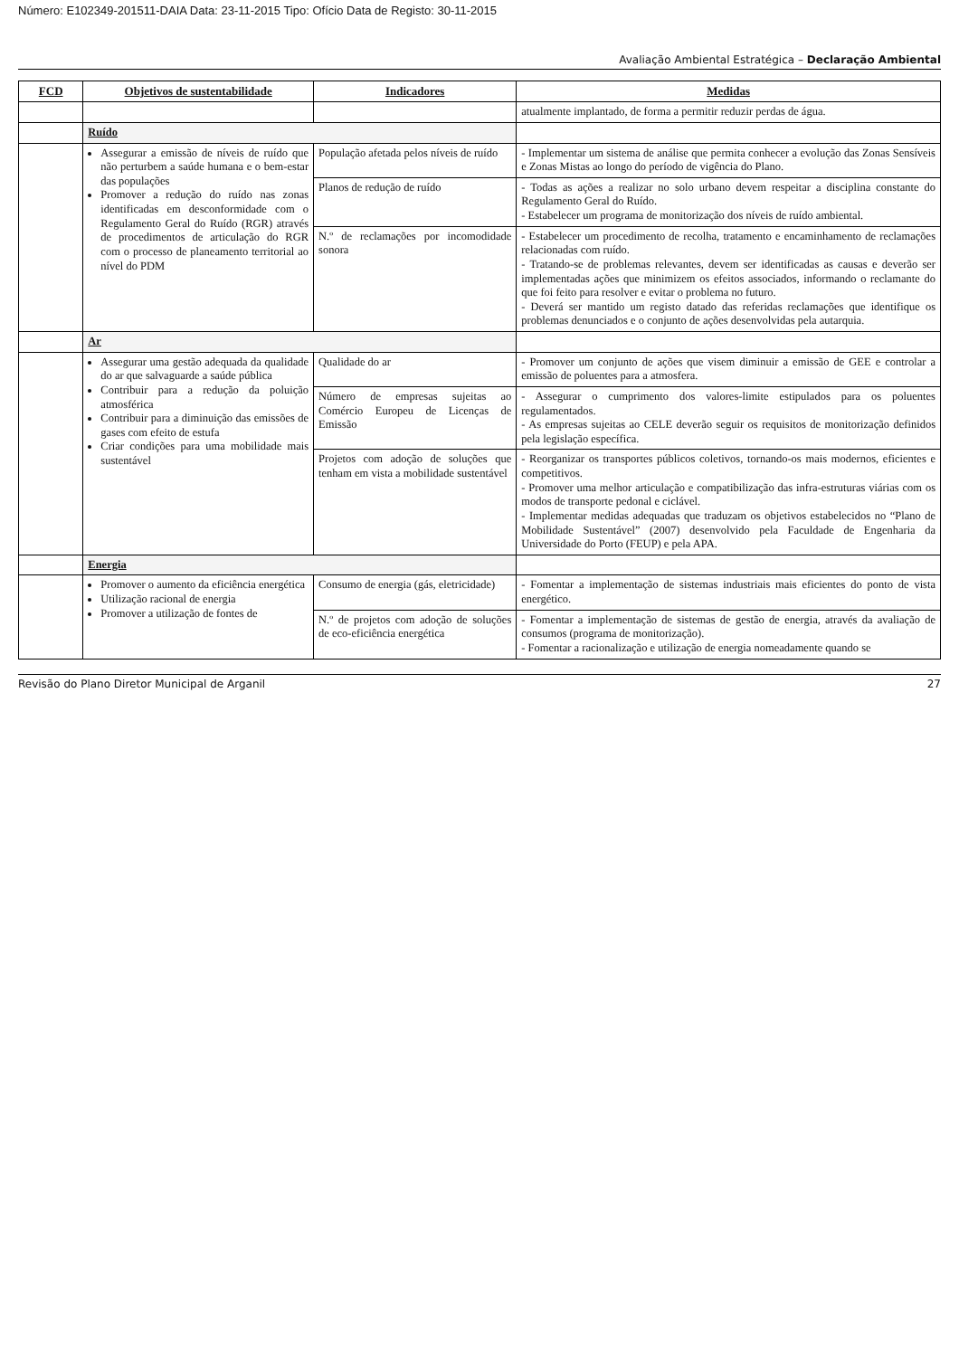Número: E102349-201511-DAIA Data: 23-11-2015 Tipo: Ofício Data de Registo: 30-11-2015
Avaliação Ambiental Estratégica – Declaração Ambiental
| FCD | Objetivos de sustentabilidade | Indicadores | Medidas |
| --- | --- | --- | --- |
| | | | atualmente implantado, de forma a permitir reduzir perdas de água. |
| | Ruído | | |
| | Assegurar a emissão de níveis de ruído que não perturbem a saúde humana e o bem-estar das populações Promover a redução do ruído nas zonas identificadas em desconformidade com o Regulamento Geral do Ruído (RGR) através de procedimentos de articulação do RGR com o processo de planeamento territorial ao nível do PDM | População afetada pelos níveis de ruído | - Implementar um sistema de análise que permita conhecer a evolução das Zonas Sensíveis e Zonas Mistas ao longo do período de vigência do Plano. |
| | | Planos de redução de ruído | - Todas as ações a realizar no solo urbano devem respeitar a disciplina constante do Regulamento Geral do Ruído. - Estabelecer um programa de monitorização dos níveis de ruído ambiental. |
| | | N.º de reclamações por incomodidade sonora | - Estabelecer um procedimento de recolha, tratamento e encaminhamento de reclamações relacionadas com ruído. - Tratando-se de problemas relevantes, devem ser identificadas as causas e deverão ser implementadas ações que minimizem os efeitos associados, informando o reclamante do que foi feito para resolver e evitar o problema no futuro. - Deverá ser mantido um registo datado das referidas reclamações que identifique os problemas denunciados e o conjunto de ações desenvolvidas pela autarquia. |
| | Ar | | |
| | Assegurar uma gestão adequada da qualidade do ar que salvaguarde a saúde pública Contribuir para a redução da poluição atmosférica Contribuir para a diminuição das emissões de gases com efeito de estufa Criar condições para uma mobilidade mais sustentável | Qualidade do ar | - Promover um conjunto de ações que visem diminuir a emissão de GEE e controlar a emissão de poluentes para a atmosfera. |
| | | Número de empresas sujeitas ao Comércio Europeu de Licenças de Emissão | - Assegurar o cumprimento dos valores-limite estipulados para os poluentes regulamentados. - As empresas sujeitas ao CELE deverão seguir os requisitos de monitorização definidos pela legislação específica. |
| | | Projetos com adoção de soluções que tenham em vista a mobilidade sustentável | - Reorganizar os transportes públicos coletivos, tornando-os mais modernos, eficientes e competitivos. - Promover uma melhor articulação e compatibilização das infra-estruturas viárias com os modos de transporte pedonal e ciclável. - Implementar medidas adequadas que traduzam os objetivos estabelecidos no “Plano de Mobilidade Sustentável” (2007) desenvolvido pela Faculdade de Engenharia da Universidade do Porto (FEUP) e pela APA. |
| | Energia | | |
| | Promover o aumento da eficiência energética Utilização racional de energia Promover a utilização de fontes de | Consumo de energia (gás, eletricidade) | - Fomentar a implementação de sistemas industriais mais eficientes do ponto de vista energético. |
| | | N.º de projetos com adoção de soluções de eco-eficiência energética | - Fomentar a implementação de sistemas de gestão de energia, através da avaliação de consumos (programa de monitorização). - Fomentar a racionalização e utilização de energia nomeadamente quando se |
Revisão do Plano Diretor Municipal de Arganil 27